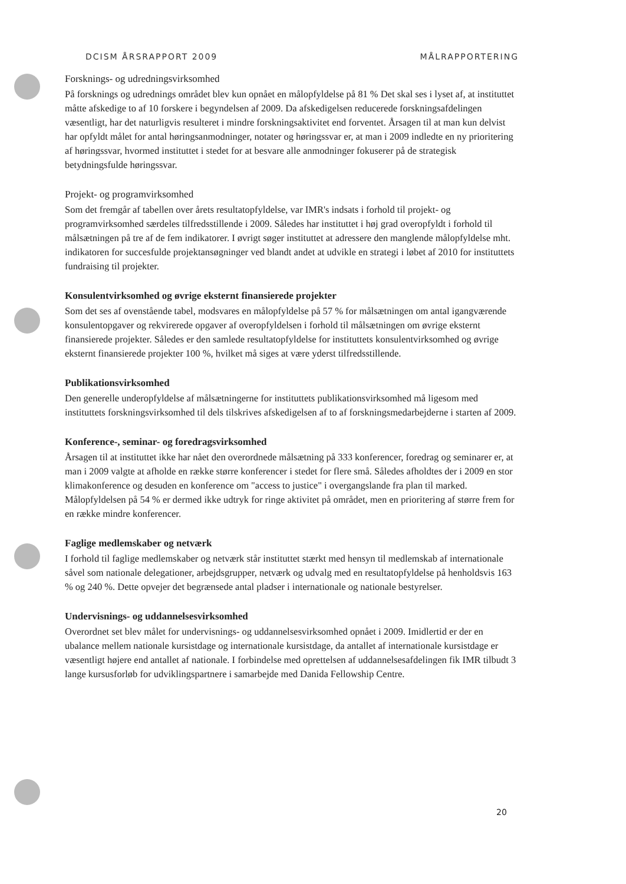DCISM ÅRSRAPPORT 2009 MÅLRAPPORTERING
Forsknings- og udredningsvirksomhed
På forsknings og udrednings området blev kun opnået en målopfyldelse på 81 % Det skal ses i lyset af, at instituttet måtte afskedige to af 10 forskere i begyndelsen af 2009. Da afskedigelsen reducerede forskningsafdelingen væsentligt, har det naturligvis resulteret i mindre forskningsaktivitet end forventet. Årsagen til at man kun delvist har opfyldt målet for antal høringsanmodninger, notater og høringssvar er, at man i 2009 indledte en ny prioritering af høringssvar, hvormed instituttet i stedet for at besvare alle anmodninger fokuserer på de strategisk betydningsfulde høringssvar.
Projekt- og programvirksomhed
Som det fremgår af tabellen over årets resultatopfyldelse, var IMR's indsats i forhold til projekt- og programvirksomhed særdeles tilfredsstillende i 2009. Således har instituttet i høj grad overopfyldt i forhold til målsætningen på tre af de fem indikatorer. I øvrigt søger instituttet at adressere den manglende målopfyldelse mht. indikatoren for succesfulde projektansøgninger ved blandt andet at udvikle en strategi i løbet af 2010 for instituttets fundraising til projekter.
Konsulentvirksomhed og øvrige eksternt finansierede projekter
Som det ses af ovenstående tabel, modsvares en målopfyldelse på 57 % for målsætningen om antal igangværende konsulentopgaver og rekvirerede opgaver af overopfyldelsen i forhold til målsætningen om øvrige eksternt finansierede projekter. Således er den samlede resultatopfyldelse for instituttets konsulentvirksomhed og øvrige eksternt finansierede projekter 100 %, hvilket må siges at være yderst tilfredsstillende.
Publikationsvirksomhed
Den generelle underopfyldelse af målsætningerne for instituttets publikationsvirksomhed må ligesom med instituttets forskningsvirksomhed til dels tilskrives afskedigelsen af to af forskningsmedarbejderne i starten af 2009.
Konference-, seminar- og foredragsvirksomhed
Årsagen til at instituttet ikke har nået den overordnede målsætning på 333 konferencer, foredrag og seminarer er, at man i 2009 valgte at afholde en række større konferencer i stedet for flere små. Således afholdtes der i 2009 en stor klimakonference og desuden en konference om "access to justice" i overgangslande fra plan til marked. Målopfyldelsen på 54 % er dermed ikke udtryk for ringe aktivitet på området, men en prioritering af større frem for en række mindre konferencer.
Faglige medlemskaber og netværk
I forhold til faglige medlemskaber og netværk står instituttet stærkt med hensyn til medlemskab af internationale såvel som nationale delegationer, arbejdsgrupper, netværk og udvalg med en resultatopfyldelse på henholdsvis 163 % og 240 %. Dette opvejer det begrænsede antal pladser i internationale og nationale bestyrelser.
Undervisnings- og uddannelsesvirksomhed
Overordnet set blev målet for undervisnings- og uddannelsesvirksomhed opnået i 2009. Imidlertid er der en ubalance mellem nationale kursistdage og internationale kursistdage, da antallet af internationale kursistdage er væsentligt højere end antallet af nationale. I forbindelse med oprettelsen af uddannelsesafdelingen fik IMR tilbudt 3 lange kursusforløb for udviklingspartnere i samarbejde med Danida Fellowship Centre.
20